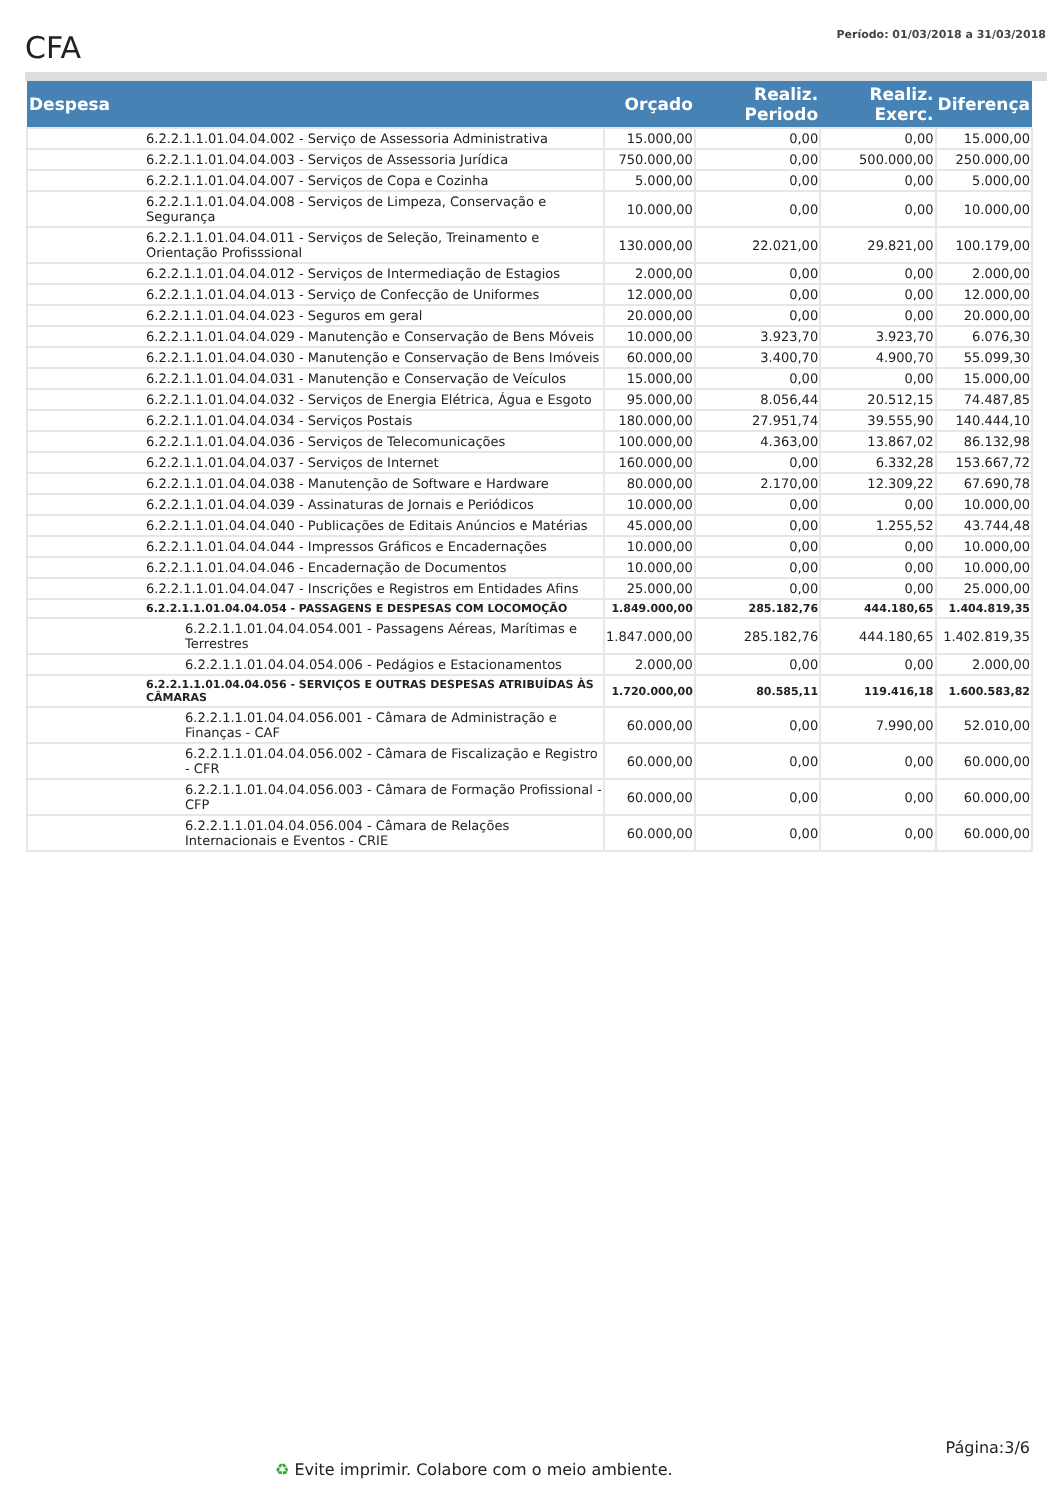CFA
Período: 01/03/2018 a 31/03/2018
| Despesa | | Orçado | Realiz. Periodo | Realiz. Exerc. | Diferença |
| --- | --- | --- | --- | --- | --- |
| | 6.2.2.1.1.01.04.04.002 - Serviço de Assessoria Administrativa | 15.000,00 | 0,00 | 0,00 | 15.000,00 |
| | 6.2.2.1.1.01.04.04.003 - Serviços de Assessoria Jurídica | 750.000,00 | 0,00 | 500.000,00 | 250.000,00 |
| | 6.2.2.1.1.01.04.04.007 - Serviços de Copa e Cozinha | 5.000,00 | 0,00 | 0,00 | 5.000,00 |
| | 6.2.2.1.1.01.04.04.008 - Serviços de Limpeza, Conservação e Segurança | 10.000,00 | 0,00 | 0,00 | 10.000,00 |
| | 6.2.2.1.1.01.04.04.011 - Serviços de Seleção, Treinamento e Orientação Profisssional | 130.000,00 | 22.021,00 | 29.821,00 | 100.179,00 |
| | 6.2.2.1.1.01.04.04.012 - Serviços de Intermediação de Estagios | 2.000,00 | 0,00 | 0,00 | 2.000,00 |
| | 6.2.2.1.1.01.04.04.013 - Serviço de Confecção de Uniformes | 12.000,00 | 0,00 | 0,00 | 12.000,00 |
| | 6.2.2.1.1.01.04.04.023 - Seguros em geral | 20.000,00 | 0,00 | 0,00 | 20.000,00 |
| | 6.2.2.1.1.01.04.04.029 - Manutenção e Conservação de Bens Móveis | 10.000,00 | 3.923,70 | 3.923,70 | 6.076,30 |
| | 6.2.2.1.1.01.04.04.030 - Manutenção e Conservação de Bens Imóveis | 60.000,00 | 3.400,70 | 4.900,70 | 55.099,30 |
| | 6.2.2.1.1.01.04.04.031 - Manutenção e Conservação de Veículos | 15.000,00 | 0,00 | 0,00 | 15.000,00 |
| | 6.2.2.1.1.01.04.04.032 - Serviços de Energia Elétrica, Água e Esgoto | 95.000,00 | 8.056,44 | 20.512,15 | 74.487,85 |
| | 6.2.2.1.1.01.04.04.034 - Serviços Postais | 180.000,00 | 27.951,74 | 39.555,90 | 140.444,10 |
| | 6.2.2.1.1.01.04.04.036 - Serviços de Telecomunicações | 100.000,00 | 4.363,00 | 13.867,02 | 86.132,98 |
| | 6.2.2.1.1.01.04.04.037 - Serviços de Internet | 160.000,00 | 0,00 | 6.332,28 | 153.667,72 |
| | 6.2.2.1.1.01.04.04.038 - Manutenção de Software e Hardware | 80.000,00 | 2.170,00 | 12.309,22 | 67.690,78 |
| | 6.2.2.1.1.01.04.04.039 - Assinaturas de Jornais e Periódicos | 10.000,00 | 0,00 | 0,00 | 10.000,00 |
| | 6.2.2.1.1.01.04.04.040 - Publicações de Editais Anúncios e Matérias | 45.000,00 | 0,00 | 1.255,52 | 43.744,48 |
| | 6.2.2.1.1.01.04.04.044 - Impressos Gráficos e Encadernações | 10.000,00 | 0,00 | 0,00 | 10.000,00 |
| | 6.2.2.1.1.01.04.04.046 - Encadernação de Documentos | 10.000,00 | 0,00 | 0,00 | 10.000,00 |
| | 6.2.2.1.1.01.04.04.047 - Inscrições e Registros em Entidades Afins | 25.000,00 | 0,00 | 0,00 | 25.000,00 |
| | 6.2.2.1.1.01.04.04.054 - PASSAGENS E DESPESAS COM LOCOMOÇÃO | 1.849.000,00 | 285.182,76 | 444.180,65 | 1.404.819,35 |
| | 6.2.2.1.1.01.04.04.054.001 - Passagens Aéreas, Marítimas e Terrestres | 1.847.000,00 | 285.182,76 | 444.180,65 | 1.402.819,35 |
| | 6.2.2.1.1.01.04.04.054.006 - Pedágios e Estacionamentos | 2.000,00 | 0,00 | 0,00 | 2.000,00 |
| | 6.2.2.1.1.01.04.04.056 - SERVIÇOS E OUTRAS DESPESAS ATRIBUÍDAS ÀS CÂMARAS | 1.720.000,00 | 80.585,11 | 119.416,18 | 1.600.583,82 |
| | 6.2.2.1.1.01.04.04.056.001 - Câmara de Administração e Finanças - CAF | 60.000,00 | 0,00 | 7.990,00 | 52.010,00 |
| | 6.2.2.1.1.01.04.04.056.002 - Câmara de Fiscalização e Registro - CFR | 60.000,00 | 0,00 | 0,00 | 60.000,00 |
| | 6.2.2.1.1.01.04.04.056.003 - Câmara de Formação Profissional - CFP | 60.000,00 | 0,00 | 0,00 | 60.000,00 |
| | 6.2.2.1.1.01.04.04.056.004 - Câmara de Relações Internacionais e Eventos - CRIE | 60.000,00 | 0,00 | 0,00 | 60.000,00 |
Página:3/6
♻ Evite imprimir. Colabore com o meio ambiente.